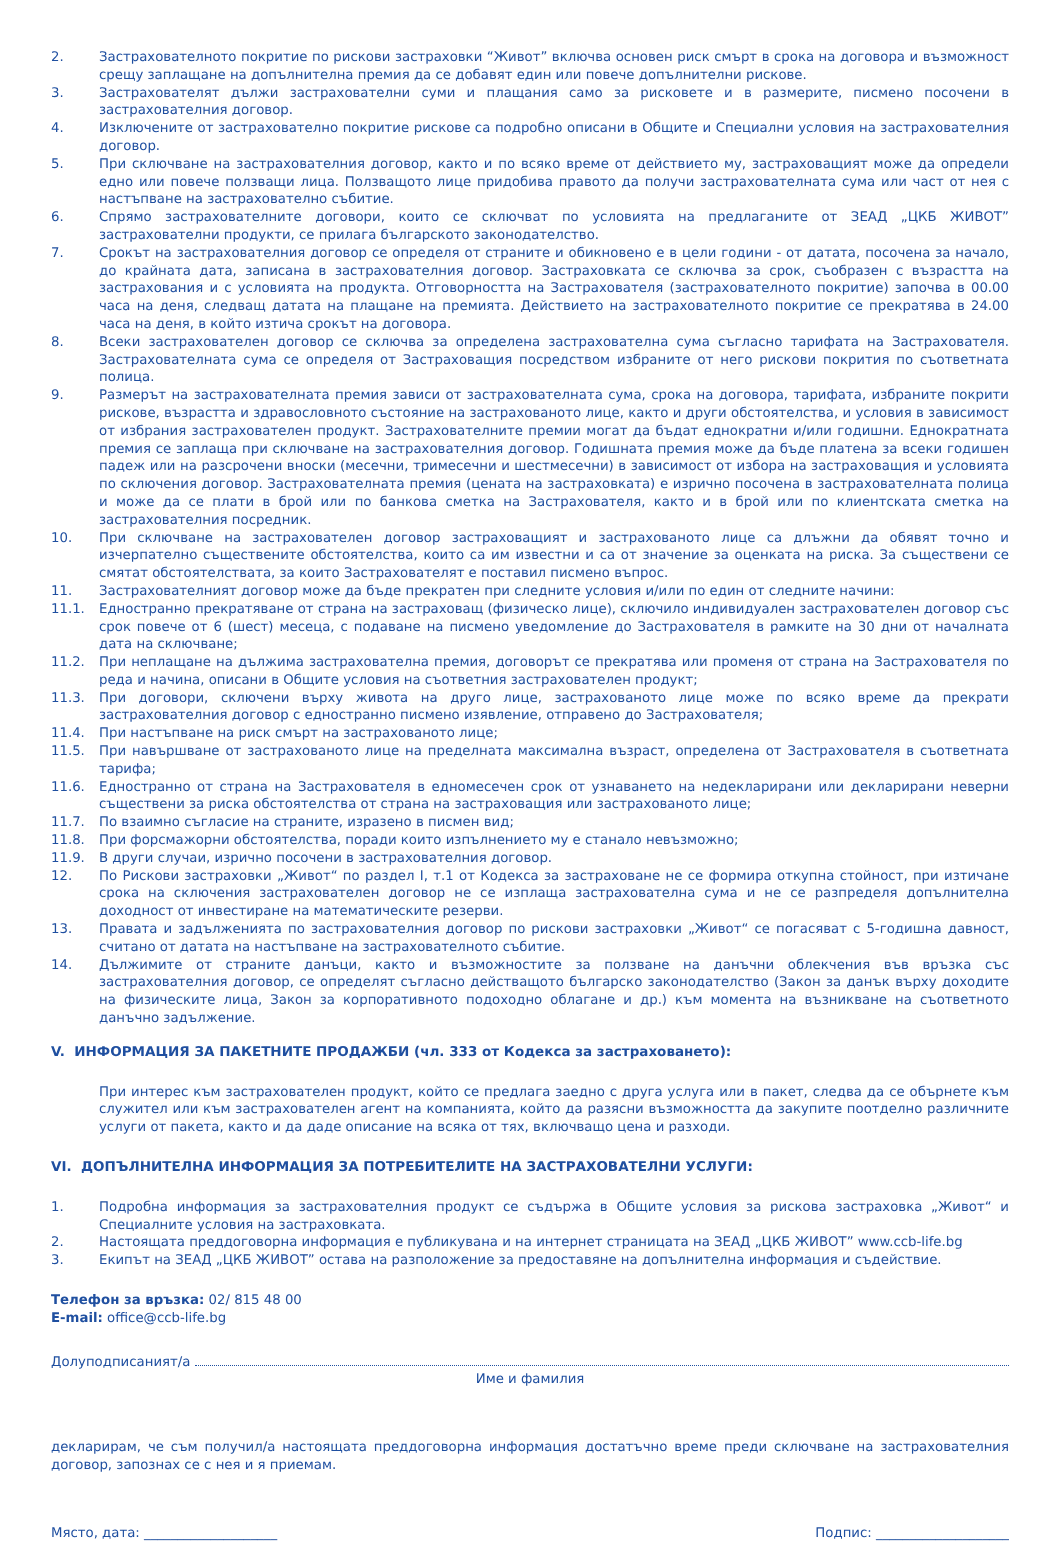2. Застрахователното покритие по рискови застраховки “Живот” включва основен риск смърт в срока на договора и възможност срещу заплащане на допълнителна премия да се добавят един или повече допълнителни рискове.
3. Застрахователят дължи застрахователни суми и плащания само за рисковете и в размерите, писмено посочени в застрахователния договор.
4. Изключените от застрахователно покритие рискове са подробно описани в Общите и Специални условия на застрахователния договор.
5. При сключване на застрахователния договор, както и по всяко време от действието му, застраховащият може да определи едно или повече ползващи лица. Ползващото лице придобива правото да получи застрахователната сума или част от нея с настъпване на застрахователно събитие.
6. Спрямо застрахователните договори, които се сключват по условията на предлаганите от ЗЕАД „ЦКБ ЖИВОТ” застрахователни продукти, се прилага българското законодателство.
7. Срокът на застрахователния договор се определя от страните и обикновено е в цели години - от датата, посочена за начало, до крайната дата, записана в застрахователния договор. Застраховката се сключва за срок, съобразен с възрастта на застрахования и с условията на продукта. Отговорността на Застрахователя (застрахователното покритие) започва в 00.00 часа на деня, следващ датата на плащане на премията. Действието на застрахователното покритие се прекратява в 24.00 часа на деня, в който изтича срокът на договора.
8. Всеки застрахователен договор се сключва за определена застрахователна сума съгласно тарифата на Застрахователя. Застрахователната сума се определя от Застраховащия посредством избраните от него рискови покрития по съответната полица.
9. Размерът на застрахователната премия зависи от застрахователната сума, срока на договора, тарифата, избраните покрити рискове, възрастта и здравословното състояние на застрахованото лице, както и други обстоятелства, и условия в зависимост от избрания застрахователен продукт. Застрахователните премии могат да бъдат еднократни и/или годишни. Еднократната премия се заплаща при сключване на застрахователния договор. Годишната премия може да бъде платена за всеки годишен падеж или на разсрочени вноски (месечни, тримесечни и шестмесечни) в зависимост от избора на застраховащия и условията по сключения договор. Застрахователната премия (цената на застраховката) е изрично посочена в застрахователната полица и може да се плати в брой или по банкова сметка на Застрахователя, както и в брой или по клиентската сметка на застрахователния посредник.
10. При сключване на застрахователен договор застраховащият и застрахованото лице са длъжни да обявят точно и изчерпателно съществените обстоятелства, които са им известни и са от значение за оценката на риска. За съществени се смятат обстоятелствата, за които Застрахователят е поставил писмено въпрос.
11. Застрахователният договор може да бъде прекратен при следните условия и/или по един от следните начини:
11.1. Едностранно прекратяване от страна на застраховащ (физическо лице), сключило индивидуален застрахователен договор със срок повече от 6 (шест) месеца, с подаване на писмено уведомление до Застрахователя в рамките на 30 дни от началната дата на сключване;
11.2. При неплащане на дължима застрахователна премия, договорът се прекратява или променя от страна на Застрахователя по реда и начина, описани в Общите условия на съответния застрахователен продукт;
11.3. При договори, сключени върху живота на друго лице, застрахованото лице може по всяко време да прекрати застрахователния договор с едностранно писмено изявление, отправено до Застрахователя;
11.4. При настъпване на риск смърт на застрахованото лице;
11.5. При навършване от застрахованото лице на пределната максимална възраст, определена от Застрахователя в съответната тарифа;
11.6. Едностранно от страна на Застрахователя в едномесечен срок от узнаването на недекларирани или декларирани неверни съществени за риска обстоятелства от страна на застраховащия или застрахованото лице;
11.7. По взаимно съгласие на страните, изразено в писмен вид;
11.8. При форсмажорни обстоятелства, поради които изпълнението му е станало невъзможно;
11.9. В други случаи, изрично посочени в застрахователния договор.
12. По Рискови застраховки „Живот“ по раздел I, т.1 от Кодекса за застраховане не се формира откупна стойност, при изтичане срока на сключения застрахователен договор не се изплаща застрахователна сума и не се разпределя допълнителна доходност от инвестиране на математическите резерви.
13. Правата и задълженията по застрахователния договор по рискови застраховки „Живот“ се погасяват с 5-годишна давност, считано от датата на настъпване на застрахователното събитие.
14. Дължимите от страните данъци, както и възможностите за ползване на данъчни облекчения във връзка със застрахователния договор, се определят съгласно действащото българско законодателство (Закон за данък върху доходите на физическите лица, Закон за корпоративното подоходно облагане и др.) към момента на възникване на съответното данъчно задължение.
V. ИНФОРМАЦИЯ ЗА ПАКЕТНИТЕ ПРОДАЖБИ (чл. 333 от Кодекса за застраховането):
При интерес към застрахователен продукт, който се предлага заедно с друга услуга или в пакет, следва да се обърнете към служител или към застрахователен агент на компанията, който да разясни възможността да закупите поотделно различните услуги от пакета, както и да даде описание на всяка от тях, включващо цена и разходи.
VI. ДОПЪЛНИТЕЛНА ИНФОРМАЦИЯ ЗА ПОТРЕБИТЕЛИТЕ НА ЗАСТРАХОВАТЕЛНИ УСЛУГИ:
1. Подробна информация за застрахователния продукт се съдържа в Общите условия за рискова застраховка „Живот“ и Специалните условия на застраховката.
2. Настоящата преддоговорна информация е публикувана и на интернет страницата на ЗЕАД „ЦКБ ЖИВОТ” www.ccb-life.bg
3. Екипът на ЗЕАД „ЦКБ ЖИВОТ” остава на разположение за предоставяне на допълнителна информация и съдействие.
Телефон за връзка: 02/ 815 48 00
E-mail: office@ccb-life.bg
Долуподписаният/а
Име и фамилия
декларирам, че съм получил/а настоящата преддоговорна информация достатъчно време преди сключване на застрахователния договор, запознах се с нея и я приемам.
Място, дата: ____________________ Подпис: ____________________